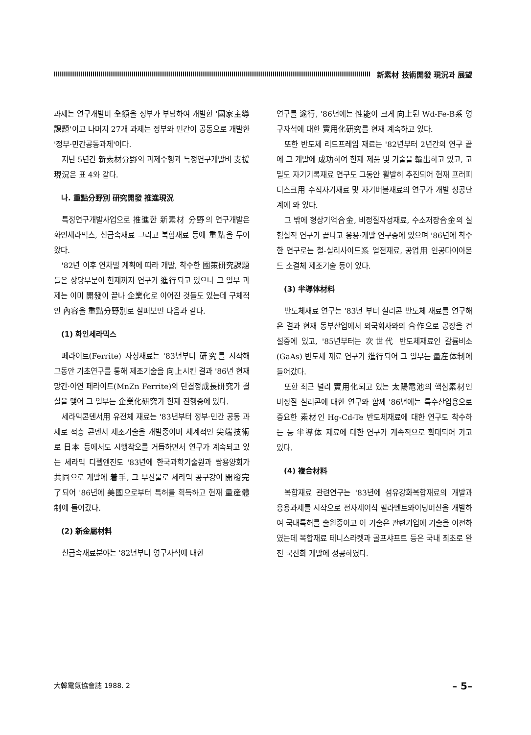新素材 技術開發 現況과 展望
과제는 연구개발비 全額을 정부가 부담하여 개발한 '國家主導課題'이고 나머지 27개 과제는 정부와 민간이 공동으로 개발한 '정부·민간공동과제'이다.
지난 5년간 新素材分野의 과제수행과 특정연구개발비 支援現況은 표 4와 같다.
나. 重點分野別 研究開發 推進現況
특정연구개발사업으로 推進한 新素材 分野의 연구개발은 화인세라믹스, 신금속재료 그리고 복합재료 등에 重點을 두어 왔다.
'82년 이후 연차별 계획에 따라 개발, 착수한 國策研究課題들은 상당부분이 현재까지 연구가 進行되고 있으나 그 일부 과제는 이미 開發이 끝나 企業化로 이어진 것들도 있는데 구체적인 內容을 重點分野別로 살펴보면 다음과 같다.
(1) 화인세라믹스
페라이트(Ferrite) 자성재료는 '83년부터 研究를 시작해 그동안 기초연구를 통해 제조기술을 向上시킨 결과 '86년 현재 망간·아연 페라이트(MnZn Ferrite)의 단결정成長研究가 결실을 맺어 그 일부는 企業化研究가 현재 진행중에 있다.
세라믹콘덴서用 유전체 재료는 '83년부터 정부·민간 공동 과제로 적층 콘덴서 제조기술을 개발중이며 세계적인 尖端技術로 日本 등에서도 시행착오를 거듭하면서 연구가 계속되고 있는 세라믹 디젤엔진도 '83년에 한국과학기술원과 쌍용양회가 共同으로 개발에 着手, 그 부산물로 세라믹 공구강이 開發完了되어 '86년에 美國으로부터 특허를 획득하고 현재 量産體制에 들어갔다.
(2) 新金屬材料
신금속재료분야는 '82년부터 영구자석에 대한
연구를 遂行, '86년에는 性能이 크게 向上된 Wd-Fe-B系 영구자석에 대한 實用化研究를 현재 계속하고 있다.
또한 반도체 리드프레임 재료는 '82년부터 2년간의 연구 끝에 그 개발에 成功하여 현재 제품 및 기술을 輸出하고 있고, 고밀도 자기기록재료 연구도 그동안 활발히 추진되어 현재 프러피디스크用 수직자기재료 및 자기버블재료의 연구가 개발 성공단계에 와 있다.
그 밖에 형상기억合金, 비정질자성재료, 수소저장合金의 실험실적 연구가 끝나고 응용·개발 연구중에 있으며 '86년에 착수한 연구로는 철-실리사이드系 열전재료, 공업用 인공다이아몬드 소결체 제조기술 등이 있다.
(3) 半導体材料
반도체재료 연구는 '83년 부터 실리콘 반도체 재료를 연구해온 결과 현재 동부산업에서 외국회사와의 合作으로 공장을 건설중에 있고, '85년부터는 次世代 반도체재료인 갈륨비소(GaAs) 반도체 재료 연구가 進行되어 그 일부는 量産体制에 들어갔다.
또한 최근 널리 實用化되고 있는 太陽電池의 핵심素材인 비정질 실리콘에 대한 연구와 함께 '86년에는 특수산업용으로 중요한 素材인 Hg-Cd-Te 반도체재료에 대한 연구도 착수하는 등 半導体 재료에 대한 연구가 계속적으로 확대되어 가고 있다.
(4) 複合材料
복합재료 관련연구는 '83년에 섬유강화복합재료의 개발과 응용과제를 시작으로 전자제어식 필라멘트와이딩머신을 개발하여 국내특허를 출원중이고 이 기술은 관련기업에 기술을 이전하였는데 복합재료 테니스라켓과 골프샤프트 등은 국내 최초로 완전 국산화 개발에 성공하였다.
大韓電氣協會誌 1988. 2 – 5–